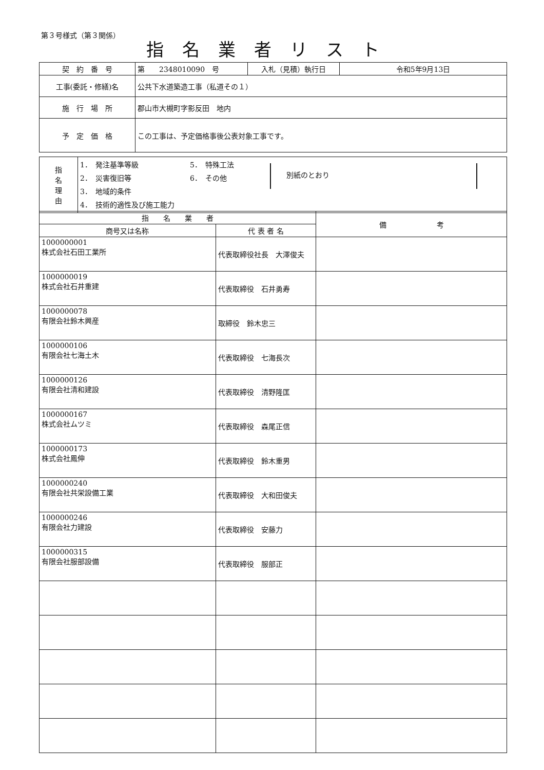第３号様式（第３関係）
指名業者リスト
| 契 約 番 号 | 第 2348010090 号 | 入札（見積）執行日 | 令和5年9月13日 |
| 工事(委託・修繕)名 | 公共下水道築造工事（私道その１） | | |
| 施 行 場 所 | 郡山市大槻町字影反田 地内 | | |
| 予 定 価 格 | この工事は、予定価格事後公表対象工事です。 | | |
| 指 名 理 由 | 1． 発注基準等級 2． 災害復旧等 3． 地域的条件 4． 技術的適性及び施工能力 5． 特殊工法 6． その他 別紙のとおり |
| 指 名 業 者 | | 備 考 |
| --- | --- | --- |
| 商号又は名称 | 代 表 者 名 | |
| 1000000001 株式会社石田工業所 | 代表取締役社長 大澤俊夫 | |
| 1000000019 株式会社石井重建 | 代表取締役 石井勇寿 | |
| 1000000078 有限会社鈴木興産 | 取締役 鈴木忠三 | |
| 1000000106 有限会社七海土木 | 代表取締役 七海長次 | |
| 1000000126 有限会社清和建設 | 代表取締役 清野隆匡 | |
| 1000000167 株式会社ムツミ | 代表取締役 森尾正信 | |
| 1000000173 株式会社鳳伸 | 代表取締役 鈴木重男 | |
| 1000000240 有限会社共栄設備工業 | 代表取締役 大和田俊夫 | |
| 1000000246 有限会社力建設 | 代表取締役 安藤力 | |
| 1000000315 有限会社服部設備 | 代表取締役 服部正 | |